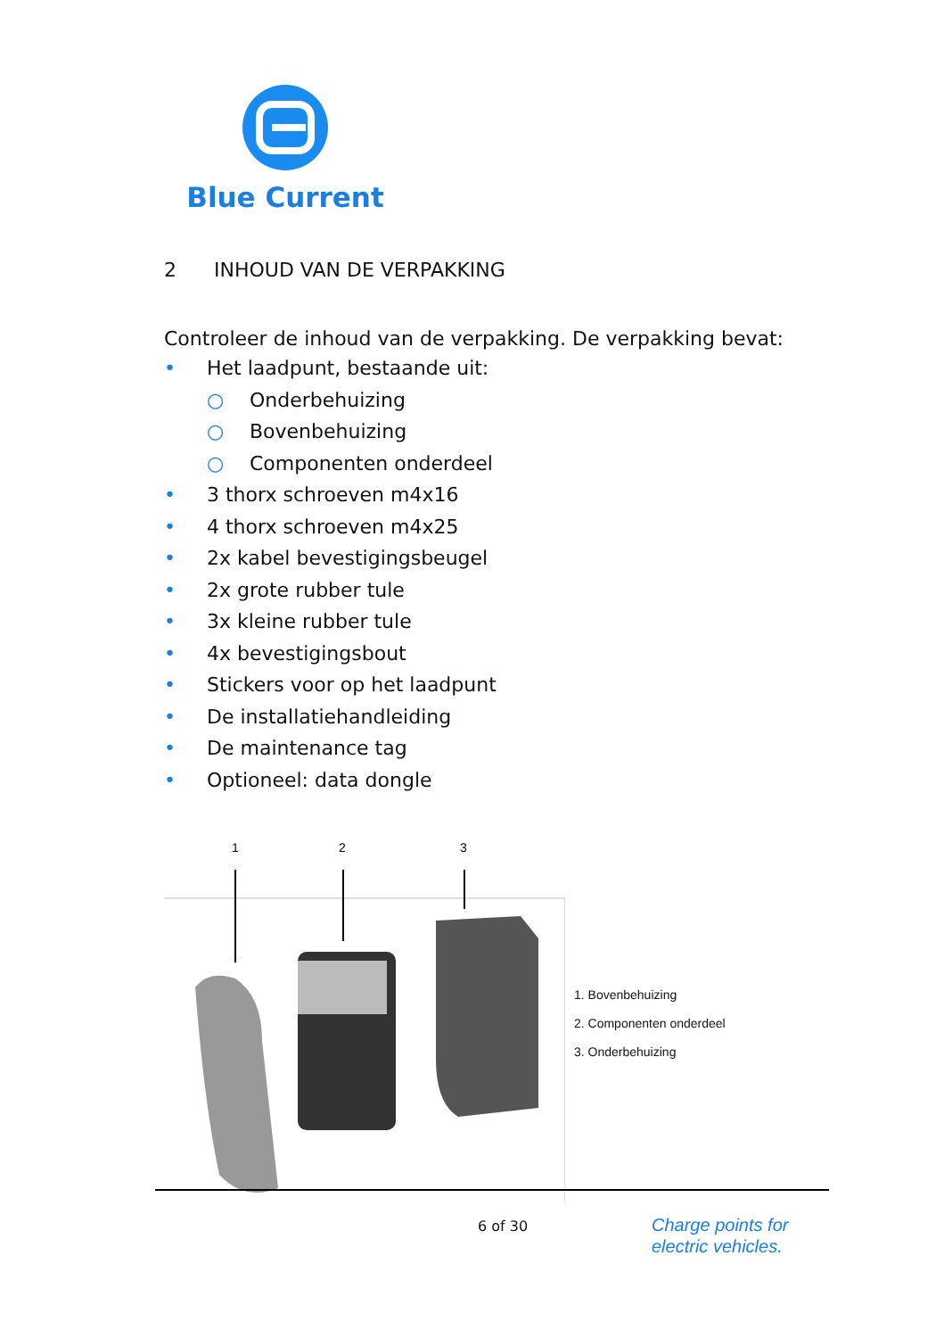Blue Current
2 INHOUD VAN DE VERPAKKING
Controleer de inhoud van de verpakking. De verpakking bevat:
• Het laadpunt, bestaande uit:
○ Onderbehuizing
○ Bovenbehuizing
○ Componenten onderdeel
• 3 thorx schroeven m4x16
• 4 thorx schroeven m4x25
• 2x kabel bevestigingsbeugel
• 2x grote rubber tule
• 3x kleine rubber tule
• 4x bevestigingsbout
• Stickers voor op het laadpunt
• De installatiehandleiding
• De maintenance tag
• Optioneel: data dongle
1
2
3
1. Bovenbehuizing
2. Componenten onderdeel
3. Onderbehuizing
6 of 30
Charge points for
electric vehicles.